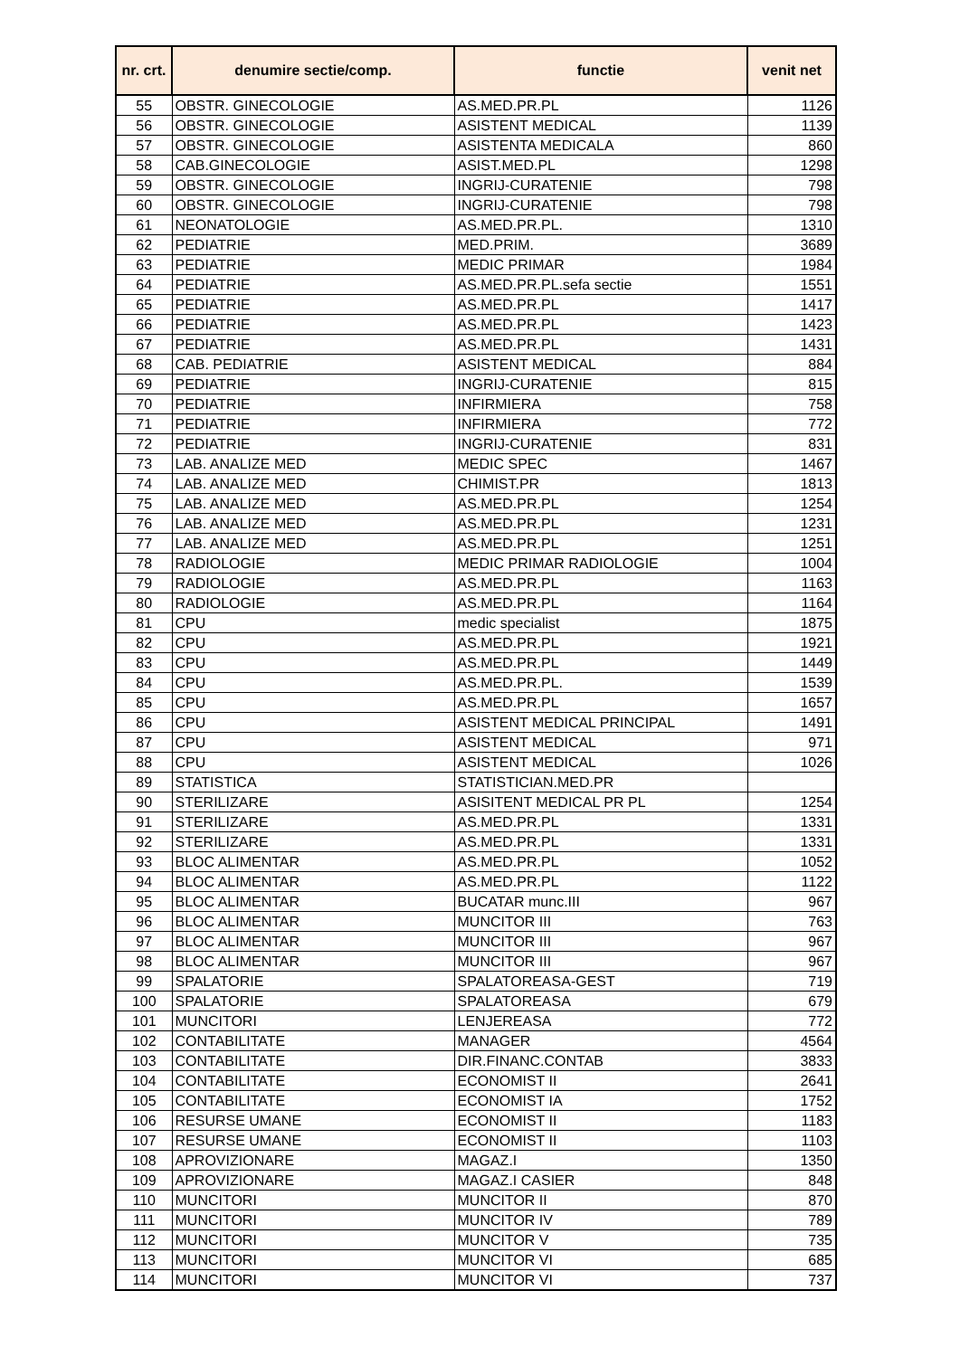| nr. crt. | denumire sectie/comp. | functie | venit net |
| --- | --- | --- | --- |
| 55 | OBSTR. GINECOLOGIE | AS.MED.PR.PL | 1126 |
| 56 | OBSTR. GINECOLOGIE | ASISTENT MEDICAL | 1139 |
| 57 | OBSTR. GINECOLOGIE | ASISTENTA MEDICALA | 860 |
| 58 | CAB.GINECOLOGIE | ASIST.MED.PL | 1298 |
| 59 | OBSTR. GINECOLOGIE | INGRIJ-CURATENIE | 798 |
| 60 | OBSTR. GINECOLOGIE | INGRIJ-CURATENIE | 798 |
| 61 | NEONATOLOGIE | AS.MED.PR.PL. | 1310 |
| 62 | PEDIATRIE | MED.PRIM. | 3689 |
| 63 | PEDIATRIE | MEDIC PRIMAR | 1984 |
| 64 | PEDIATRIE | AS.MED.PR.PL.sefa sectie | 1551 |
| 65 | PEDIATRIE | AS.MED.PR.PL | 1417 |
| 66 | PEDIATRIE | AS.MED.PR.PL | 1423 |
| 67 | PEDIATRIE | AS.MED.PR.PL | 1431 |
| 68 | CAB. PEDIATRIE | ASISTENT MEDICAL | 884 |
| 69 | PEDIATRIE | INGRIJ-CURATENIE | 815 |
| 70 | PEDIATRIE | INFIRMIERA | 758 |
| 71 | PEDIATRIE | INFIRMIERA | 772 |
| 72 | PEDIATRIE | INGRIJ-CURATENIE | 831 |
| 73 | LAB. ANALIZE MED | MEDIC SPEC | 1467 |
| 74 | LAB. ANALIZE MED | CHIMIST.PR | 1813 |
| 75 | LAB. ANALIZE MED | AS.MED.PR.PL | 1254 |
| 76 | LAB. ANALIZE MED | AS.MED.PR.PL | 1231 |
| 77 | LAB. ANALIZE MED | AS.MED.PR.PL | 1251 |
| 78 | RADIOLOGIE | MEDIC PRIMAR RADIOLOGIE | 1004 |
| 79 | RADIOLOGIE | AS.MED.PR.PL | 1163 |
| 80 | RADIOLOGIE | AS.MED.PR.PL | 1164 |
| 81 | CPU | medic specialist | 1875 |
| 82 | CPU | AS.MED.PR.PL | 1921 |
| 83 | CPU | AS.MED.PR.PL | 1449 |
| 84 | CPU | AS.MED.PR.PL. | 1539 |
| 85 | CPU | AS.MED.PR.PL | 1657 |
| 86 | CPU | ASISTENT MEDICAL PRINCIPAL | 1491 |
| 87 | CPU | ASISTENT MEDICAL | 971 |
| 88 | CPU | ASISTENT MEDICAL | 1026 |
| 89 | STATISTICA | STATISTICIAN.MED.PR | |
| 90 | STERILIZARE | ASISITENT MEDICAL PR PL | 1254 |
| 91 | STERILIZARE | AS.MED.PR.PL | 1331 |
| 92 | STERILIZARE | AS.MED.PR.PL | 1331 |
| 93 | BLOC ALIMENTAR | AS.MED.PR.PL | 1052 |
| 94 | BLOC ALIMENTAR | AS.MED.PR.PL | 1122 |
| 95 | BLOC ALIMENTAR | BUCATAR munc.III | 967 |
| 96 | BLOC ALIMENTAR | MUNCITOR III | 763 |
| 97 | BLOC ALIMENTAR | MUNCITOR III | 967 |
| 98 | BLOC ALIMENTAR | MUNCITOR III | 967 |
| 99 | SPALATORIE | SPALATOREASA-GEST | 719 |
| 100 | SPALATORIE | SPALATOREASA | 679 |
| 101 | MUNCITORI | LENJEREASA | 772 |
| 102 | CONTABILITATE | MANAGER | 4564 |
| 103 | CONTABILITATE | DIR.FINANC.CONTAB | 3833 |
| 104 | CONTABILITATE | ECONOMIST II | 2641 |
| 105 | CONTABILITATE | ECONOMIST IA | 1752 |
| 106 | RESURSE UMANE | ECONOMIST II | 1183 |
| 107 | RESURSE UMANE | ECONOMIST II | 1103 |
| 108 | APROVIZIONARE | MAGAZ.I | 1350 |
| 109 | APROVIZIONARE | MAGAZ.I CASIER | 848 |
| 110 | MUNCITORI | MUNCITOR II | 870 |
| 111 | MUNCITORI | MUNCITOR IV | 789 |
| 112 | MUNCITORI | MUNCITOR V | 735 |
| 113 | MUNCITORI | MUNCITOR VI | 685 |
| 114 | MUNCITORI | MUNCITOR VI | 737 |